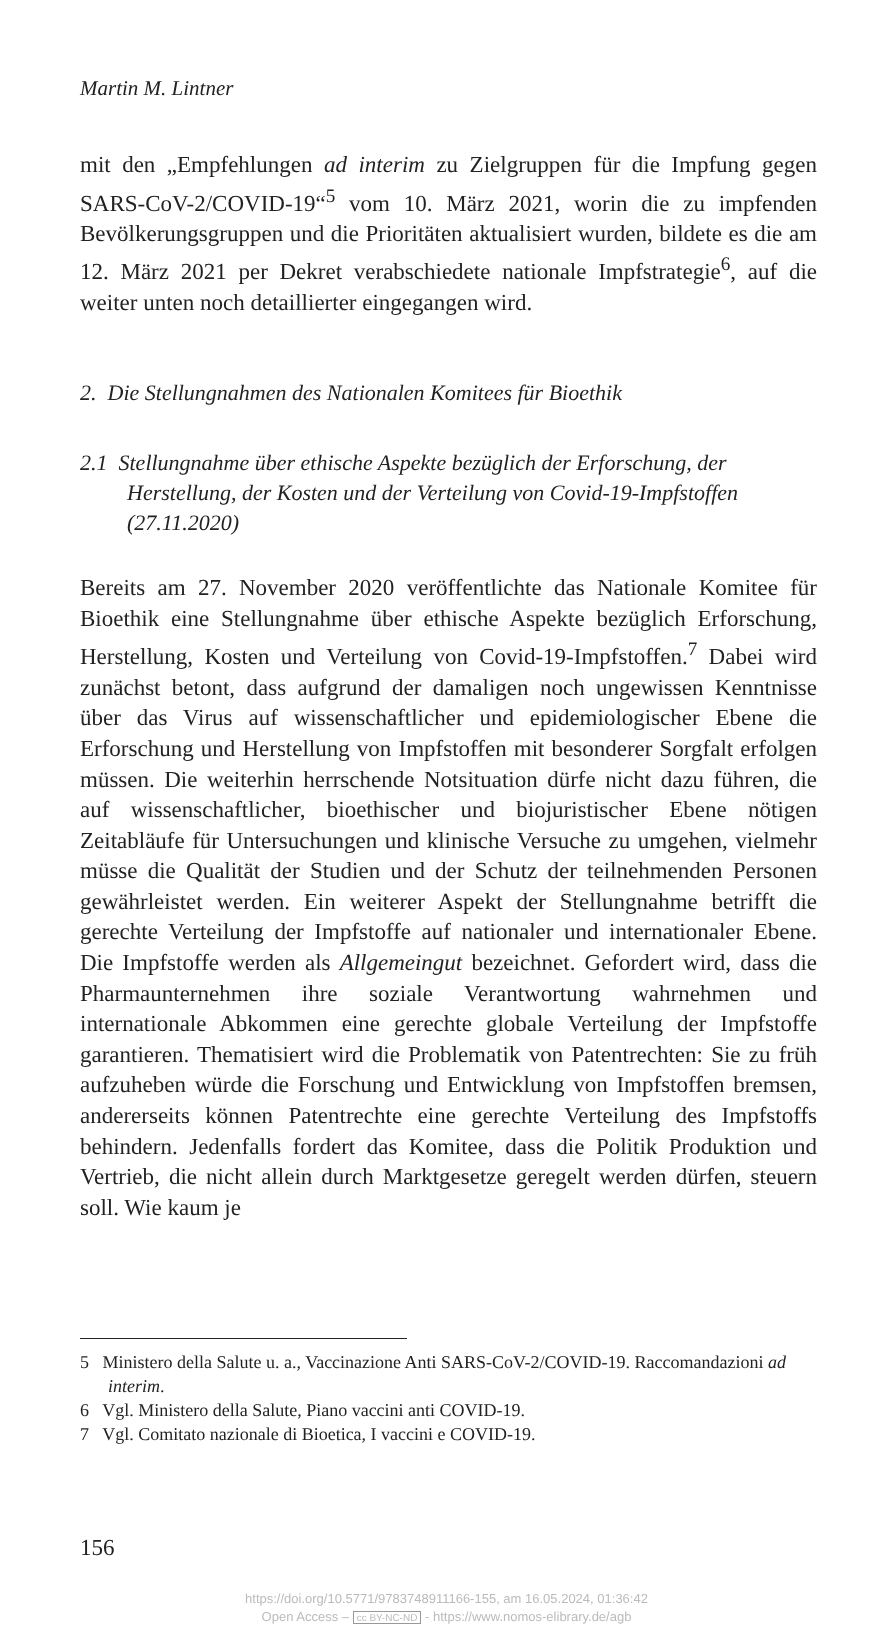Martin M. Lintner
mit den „Empfehlungen ad interim zu Zielgruppen für die Impfung gegen SARS-CoV-2/COVID-19“<sup>5</sup> vom 10. März 2021, worin die zu impfenden Bevölkerungsgruppen und die Prioritäten aktualisiert wurden, bildete es die am 12. März 2021 per Dekret verabschiedete nationale Impfstrategie<sup>6</sup>, auf die weiter unten noch detaillierter eingegangen wird.
2. Die Stellungnahmen des Nationalen Komitees für Bioethik
2.1 Stellungnahme über ethische Aspekte bezüglich der Erforschung, der Herstellung, der Kosten und der Verteilung von Covid-19-Impfstoffen (27.11.2020)
Bereits am 27. November 2020 veröffentlichte das Nationale Komitee für Bioethik eine Stellungnahme über ethische Aspekte bezüglich Erforschung, Herstellung, Kosten und Verteilung von Covid-19-Impfstoffen.<sup>7</sup> Dabei wird zunächst betont, dass aufgrund der damaligen noch ungewissen Kenntnisse über das Virus auf wissenschaftlicher und epidemiologischer Ebene die Erforschung und Herstellung von Impfstoffen mit besonderer Sorgfalt erfolgen müssen. Die weiterhin herrschende Notsituation dürfe nicht dazu führen, die auf wissenschaftlicher, bioethischer und biojuristischer Ebene nötigen Zeitabläufe für Untersuchungen und klinische Versuche zu umgehen, vielmehr müsse die Qualität der Studien und der Schutz der teilnehmenden Personen gewährleistet werden. Ein weiterer Aspekt der Stellungnahme betrifft die gerechte Verteilung der Impfstoffe auf nationaler und internationaler Ebene. Die Impfstoffe werden als Allgemeingut bezeichnet. Gefordert wird, dass die Pharmaunternehmen ihre soziale Verantwortung wahrnehmen und internationale Abkommen eine gerechte globale Verteilung der Impfstoffe garantieren. Thematisiert wird die Problematik von Patentrechten: Sie zu früh aufzuheben würde die Forschung und Entwicklung von Impfstoffen bremsen, andererseits können Patentrechte eine gerechte Verteilung des Impfstoffs behindern. Jedenfalls fordert das Komitee, dass die Politik Produktion und Vertrieb, die nicht allein durch Marktgesetze geregelt werden dürfen, steuern soll. Wie kaum je
5 Ministero della Salute u. a., Vaccinazione Anti SARS-CoV-2/COVID-19. Raccomandazioni ad interim.
6 Vgl. Ministero della Salute, Piano vaccini anti COVID-19.
7 Vgl. Comitato nazionale di Bioetica, I vaccini e COVID-19.
156
https://doi.org/10.5771/9783748911166-155, am 16.05.2024, 01:36:42
Open Access – cc BY-NC-ND - https://www.nomos-elibrary.de/agb